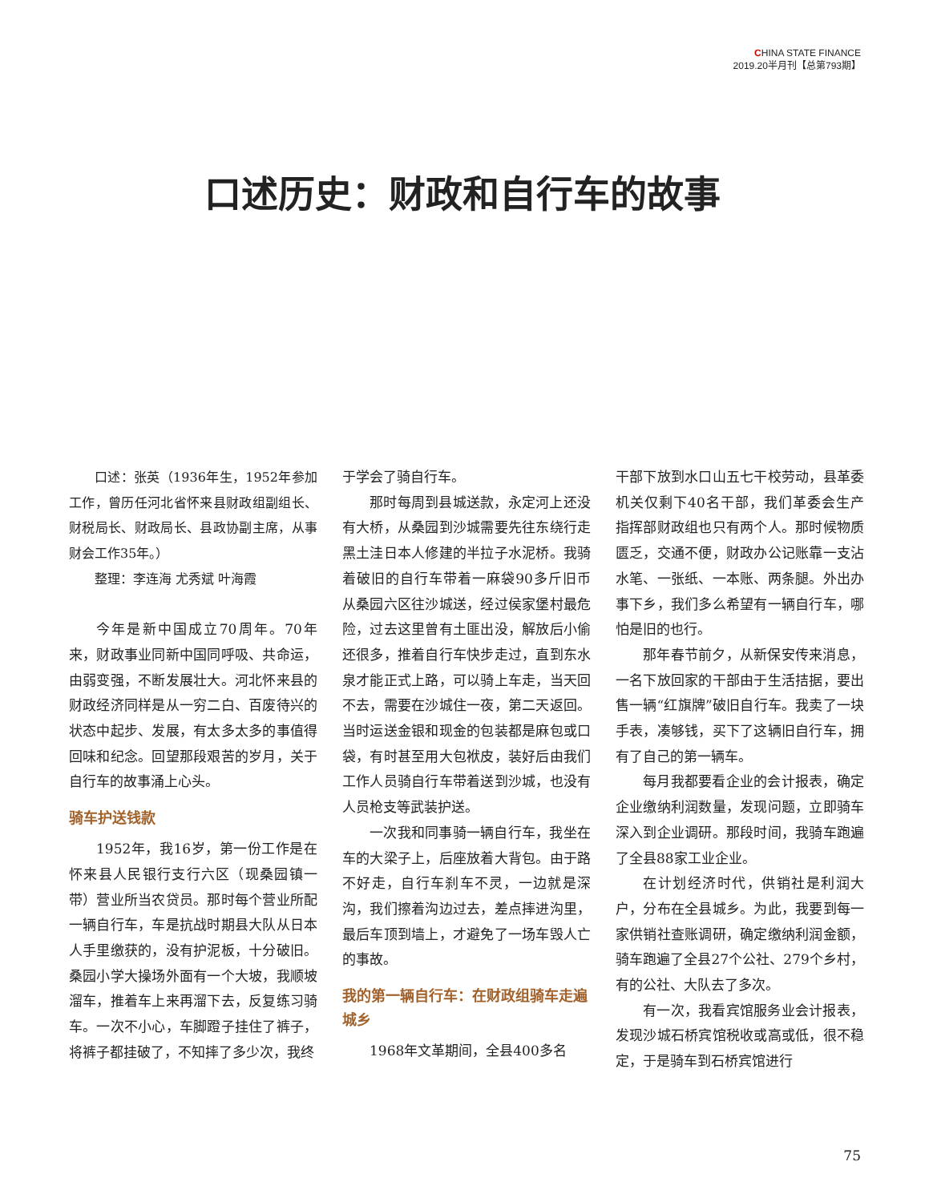CHINA STATE FINANCE
2019.20半月刊【总第793期】
口述历史：财政和自行车的故事
口述：张英（1936年生，1952年参加工作，曾历任河北省怀来县财政组副组长、财税局长、财政局长、县政协副主席，从事财会工作35年。）
整理：李连海 尤秀斌 叶海霞
今年是新中国成立70周年。70年来，财政事业同新中国同呼吸、共命运，由弱变强，不断发展壮大。河北怀来县的财政经济同样是从一穷二白、百废待兴的状态中起步、发展，有太多太多的事值得回味和纪念。回望那段艰苦的岁月，关于自行车的故事涌上心头。
骑车护送钱款
1952年，我16岁，第一份工作是在怀来县人民银行支行六区（现桑园镇一带）营业所当农贷员。那时每个营业所配一辆自行车，车是抗战时期县大队从日本人手里缴获的，没有护泥板，十分破旧。桑园小学大操场外面有一个大坡，我顺坡溜车，推着车上来再溜下去，反复练习骑车。一次不小心，车脚蹬子挂住了裤子，将裤子都挂破了，不知摔了多少次，我终
于学会了骑自行车。
那时每周到县城送款，永定河上还没有大桥，从桑园到沙城需要先往东绕行走黑土洼日本人修建的半拉子水泥桥。我骑着破旧的自行车带着一麻袋90多斤旧币从桑园六区往沙城送，经过侯家堡村最危险，过去这里曾有土匪出没，解放后小偷还很多，推着自行车快步走过，直到东水泉才能正式上路，可以骑上车走，当天回不去，需要在沙城住一夜，第二天返回。当时运送金银和现金的包装都是麻包或口袋，有时甚至用大包袱皮，装好后由我们工作人员骑自行车带着送到沙城，也没有人员枪支等武装护送。
一次我和同事骑一辆自行车，我坐在车的大梁子上，后座放着大背包。由于路不好走，自行车刹车不灵，一边就是深沟，我们擦着沟边过去，差点摔进沟里，最后车顶到墙上，才避免了一场车毁人亡的事故。
我的第一辆自行车：在财政组骑车走遍城乡
1968年文革期间，全县400多名
干部下放到水口山五七干校劳动，县革委机关仅剩下40名干部，我们革委会生产指挥部财政组也只有两个人。那时候物质匮乏，交通不便，财政办公记账靠一支沾水笔、一张纸、一本账、两条腿。外出办事下乡，我们多么希望有一辆自行车，哪怕是旧的也行。
那年春节前夕，从新保安传来消息，一名下放回家的干部由于生活拮据，要出售一辆“红旗牌”破旧自行车。我卖了一块手表，凑够钱，买下了这辆旧自行车，拥有了自己的第一辆车。
每月我都要看企业的会计报表，确定企业缴纳利润数量，发现问题，立即骑车深入到企业调研。那段时间，我骑车跑遍了全县88家工业企业。
在计划经济时代，供销社是利润大户，分布在全县城乡。为此，我要到每一家供销社查账调研，确定缴纳利润金额，骑车跑遍了全县27个公社、279个乡村，有的公社、大队去了多次。
有一次，我看宾馆服务业会计报表，发现沙城石桥宾馆税收或高或低，很不稳定，于是骑车到石桥宾馆进行
75